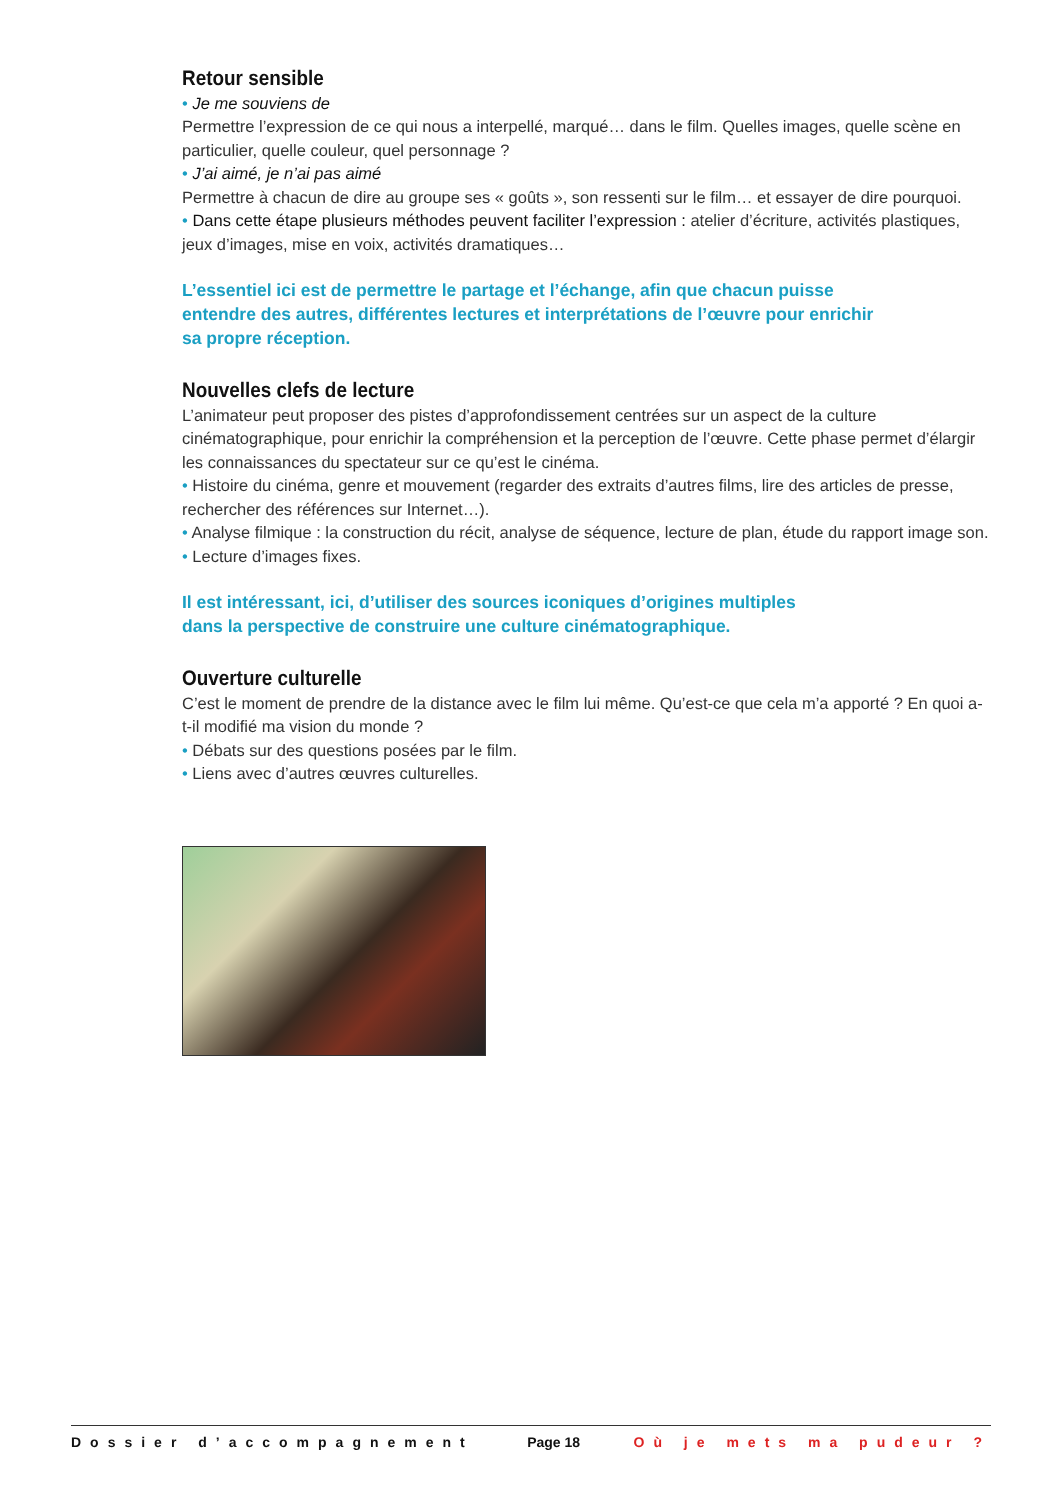Retour sensible
• Je me souviens de
Permettre l’expression de ce qui nous a interpellé, marqué… dans le film. Quelles images, quelle scène en particulier, quelle couleur, quel personnage ?
• J’ai aimé, je n’ai pas aimé
Permettre à chacun de dire au groupe ses « goûts », son ressenti sur le film… et essayer de dire pourquoi.
• Dans cette étape plusieurs méthodes peuvent faciliter l’expression : atelier d’écriture, activités plastiques, jeux d’images, mise en voix, activités dramatiques…
L’essentiel ici est de permettre le partage et l’échange, afin que chacun puisse
entendre des autres, différentes lectures et interprétations de l’œuvre pour enrichir
sa propre réception.
Nouvelles clefs de lecture
L’animateur peut proposer des pistes d’approfondissement centrées sur un aspect de la culture cinématographique, pour enrichir la compréhension et la perception de l’œuvre. Cette phase permet d’élargir les connaissances du spectateur sur ce qu’est le cinéma.
• Histoire du cinéma, genre et mouvement (regarder des extraits d’autres films, lire des articles de presse, rechercher des références sur Internet…).
• Analyse filmique : la construction du récit, analyse de séquence, lecture de plan, étude du rapport image son.
• Lecture d’images fixes.
Il est intéressant, ici, d’utiliser des sources iconiques d’origines multiples
dans la perspective de construire une culture cinématographique.
Ouverture culturelle
C’est le moment de prendre de la distance avec le film lui même. Qu’est-ce que cela m’a apporté ? En quoi a-t-il modifié ma vision du monde ?
• Débats sur des questions posées par le film.
• Liens avec d’autres œuvres culturelles.
Dossier d’accompagnement Page 18 Où je mets ma pudeur ?